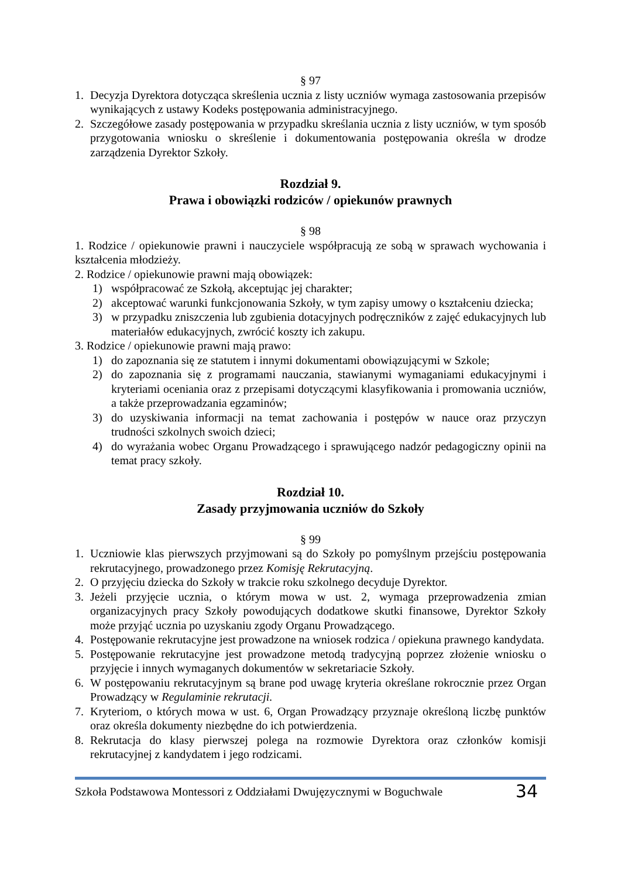§ 97
1. Decyzja Dyrektora dotycząca skreślenia ucznia z listy uczniów wymaga zastosowania przepisów wynikających z ustawy Kodeks postępowania administracyjnego.
2. Szczegółowe zasady postępowania w przypadku skreślania ucznia z listy uczniów, w tym sposób przygotowania wniosku o skreślenie i dokumentowania postępowania określa w drodze zarządzenia Dyrektor Szkoły.
Rozdział 9.
Prawa i obowiązki rodziców / opiekunów prawnych
§ 98
1. Rodzice / opiekunowie prawni i nauczyciele współpracują ze sobą w sprawach wychowania i kształcenia młodzieży.
2. Rodzice / opiekunowie prawni mają obowiązek:
1) współpracować ze Szkołą, akceptując jej charakter;
2) akceptować warunki funkcjonowania Szkoły, w tym zapisy umowy o kształceniu dziecka;
3) w przypadku zniszczenia lub zgubienia dotacyjnych podręczników z zajęć edukacyjnych lub materiałów edukacyjnych, zwrócić koszty ich zakupu.
3. Rodzice / opiekunowie prawni mają prawo:
1) do zapoznania się ze statutem i innymi dokumentami obowiązującymi w Szkole;
2) do zapoznania się z programami nauczania, stawianymi wymaganiami edukacyjnymi i kryteriami oceniania oraz z przepisami dotyczącymi klasyfikowania i promowania uczniów, a także przeprowadzania egzaminów;
3) do uzyskiwania informacji na temat zachowania i postępów w nauce oraz przyczyn trudności szkolnych swoich dzieci;
4) do wyrażania wobec Organu Prowadzącego i sprawującego nadzór pedagogiczny opinii na temat pracy szkoły.
Rozdział 10.
Zasady przyjmowania uczniów do Szkoły
§ 99
1. Uczniowie klas pierwszych przyjmowani są do Szkoły po pomyślnym przejściu postępowania rekrutacyjnego, prowadzonego przez Komisję Rekrutacyjną.
2. O przyjęciu dziecka do Szkoły w trakcie roku szkolnego decyduje Dyrektor.
3. Jeżeli przyjęcie ucznia, o którym mowa w ust. 2, wymaga przeprowadzenia zmian organizacyjnych pracy Szkoły powodujących dodatkowe skutki finansowe, Dyrektor Szkoły może przyjąć ucznia po uzyskaniu zgody Organu Prowadzącego.
4. Postępowanie rekrutacyjne jest prowadzone na wniosek rodzica / opiekuna prawnego kandydata.
5. Postępowanie rekrutacyjne jest prowadzone metodą tradycyjną poprzez złożenie wniosku o przyjęcie i innych wymaganych dokumentów w sekretariacie Szkoły.
6. W postępowaniu rekrutacyjnym są brane pod uwagę kryteria określane rokrocznie przez Organ Prowadzący w Regulaminie rekrutacji.
7. Kryteriom, o których mowa w ust. 6, Organ Prowadzący przyznaje określoną liczbę punktów oraz określa dokumenty niezbędne do ich potwierdzenia.
8. Rekrutacja do klasy pierwszej polega na rozmowie Dyrektora oraz członków komisji rekrutacyjnej z kandydatem i jego rodzicami.
Szkoła Podstawowa Montessori z Oddziałami Dwujęzycznymi w Boguchwale 34